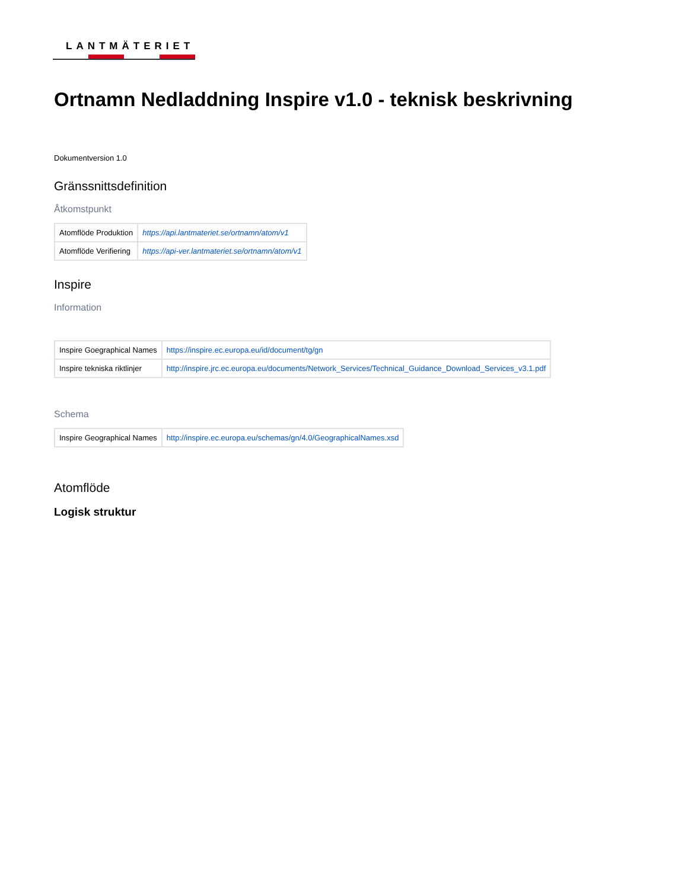LANTMÄTERIET
Ortnamn Nedladdning Inspire v1.0 - teknisk beskrivning
Dokumentversion 1.0
Gränssnittsdefinition
Åtkomstpunkt
| Atomflöde Produktion | https://api.lantmateriet.se/ortnamn/atom/v1 |
| Atomflöde Verifiering | https://api-ver.lantmateriet.se/ortnamn/atom/v1 |
Inspire
Information
| Inspire Goegraphical Names | https://inspire.ec.europa.eu/id/document/tg/gn |
| Inspire tekniska riktlinjer | http://inspire.jrc.ec.europa.eu/documents/Network_Services/Technical_Guidance_Download_Services_v3.1.pdf |
Schema
| Inspire Geographical Names | http://inspire.ec.europa.eu/schemas/gn/4.0/GeographicalNames.xsd |
Atomflöde
Logisk struktur